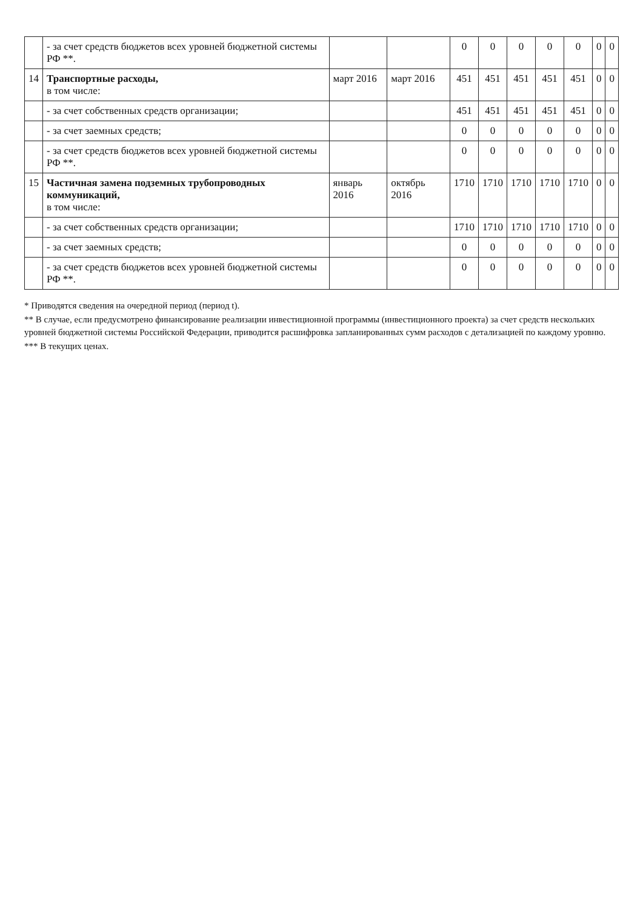| | - за счет средств бюджетов всех уровней бюджетной системы РФ **. | | | 0 | 0 | 0 | 0 | 0 | 0 | 0 |
| 14 | Транспортные расходы, в том числе: | март 2016 | март 2016 | 451 | 451 | 451 | 451 | 451 | 0 | 0 |
| | - за счет собственных средств организации; | | | 451 | 451 | 451 | 451 | 451 | 0 | 0 |
| | - за счет заемных средств; | | | 0 | 0 | 0 | 0 | 0 | 0 | 0 |
| | - за счет средств бюджетов всех уровней бюджетной системы РФ **. | | | 0 | 0 | 0 | 0 | 0 | 0 | 0 |
| 15 | Частичная замена подземных трубопроводных коммуникаций, в том числе: | январь 2016 | октябрь 2016 | 1710 | 1710 | 1710 | 1710 | 1710 | 0 | 0 |
| | - за счет собственных средств организации; | | | 1710 | 1710 | 1710 | 1710 | 1710 | 0 | 0 |
| | - за счет заемных средств; | | | 0 | 0 | 0 | 0 | 0 | 0 | 0 |
| | - за счет средств бюджетов всех уровней бюджетной системы РФ **. | | | 0 | 0 | 0 | 0 | 0 | 0 | 0 |
* Приводятся сведения на очередной период (период t).
** В случае, если предусмотрено финансирование реализации инвестиционной программы (инвестиционного проекта) за счет средств нескольких уровней бюджетной системы Российской Федерации, приводится расшифровка запланированных сумм расходов с детализацией по каждому уровню.
*** В текущих ценах.